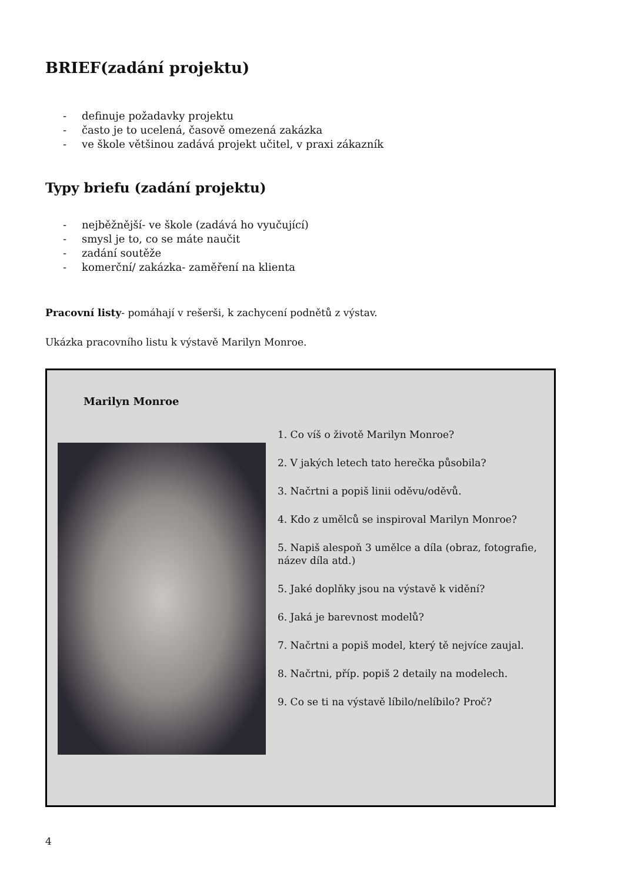BRIEF(zadání projektu)
- definuje požadavky projektu
- často je to ucelená, časově omezená zakázka
- ve škole většinou zadává projekt učitel, v praxi zákazník
Typy briefu (zadání projektu)
- nejběžnější- ve škole (zadává ho vyučující)
- smysl je to, co se máte naučit
- zadání soutěže
- komerční/ zakázka- zaměření na klienta
Pracovní listy- pomáhají v rešerši, k zachycení podnětů z výstav.
Ukázka pracovního listu k výstavě Marilyn Monroe.
Marilyn Monroe
1. Co víš o životě Marilyn Monroe?
2. V jakých letech tato herečka působila?
3. Načrtni a popiš linii oděvu/oděvů.
4. Kdo z umělců se inspiroval Marilyn Monroe?
5. Napiš alespoň 3 umělce a díla (obraz, fotografie, název díla atd.)
5. Jaké doplňky jsou na výstavě k vidění?
6. Jaká je barevnost modelů?
7. Načrtni a popiš model, který tě nejvíce zaujal.
8. Načrtni, příp. popiš 2 detaily na modelech.
9. Co se ti na výstavě líbilo/nelíbilo? Proč?
4